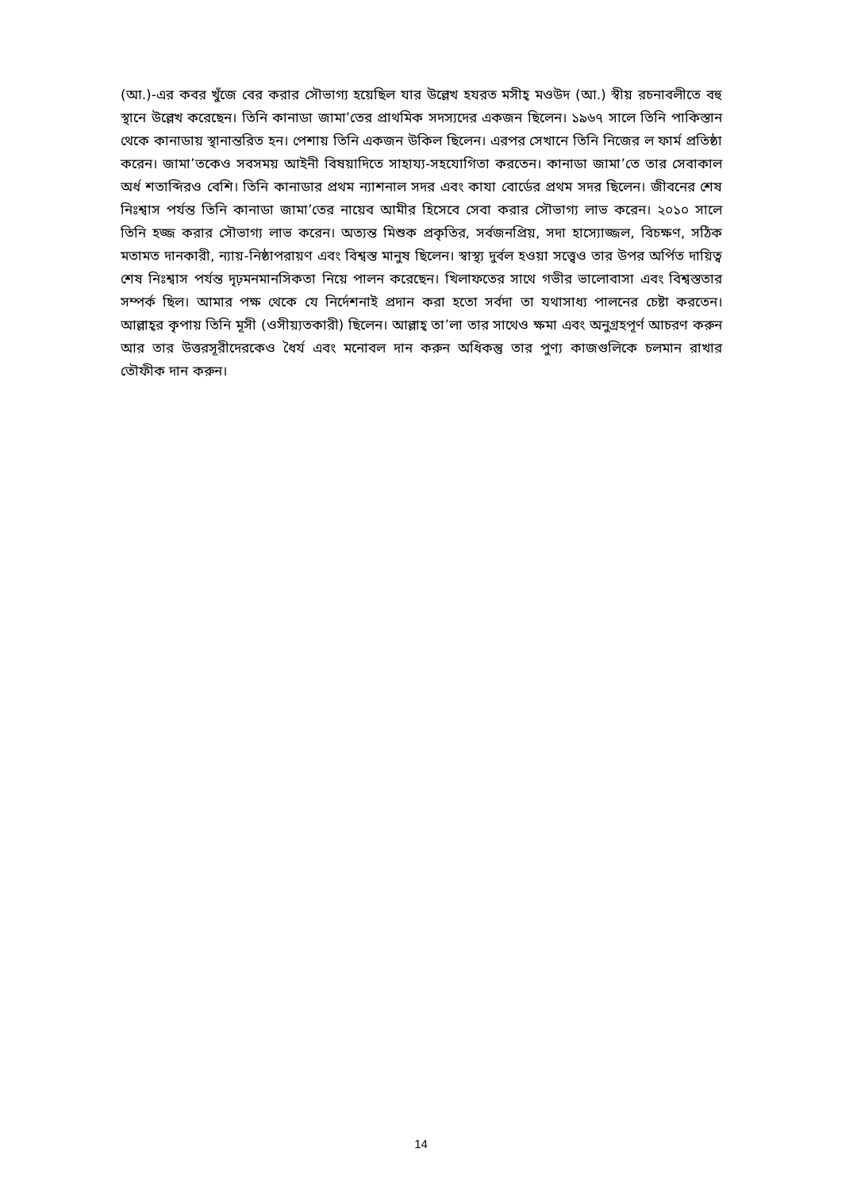(আ.)-এর কবর খুঁজে বের করার সৌভাগ্য হয়েছিল যার উল্লেখ হযরত মসীহ্ মওউদ (আ.) স্বীয় রচনাবলীতে বহু স্থানে উল্লেখ করেছেন। তিনি কানাডা জামা’তের প্রাথমিক সদস্যদের একজন ছিলেন। ১৯৬৭ সালে তিনি পাকিস্তান থেকে কানাডায় স্থানান্তরিত হন। পেশায় তিনি একজন উকিল ছিলেন। এরপর সেখানে তিনি নিজের ল ফার্ম প্রতিষ্ঠা করেন। জামা’তকেও সবসময় আইনী বিষয়াদিতে সাহায্য-সহযোগিতা করতেন। কানাডা জামা’তে তার সেবাকাল অর্ধ শতাব্দিরও বেশি। তিনি কানাডার প্রথম ন্যাশনাল সদর এবং কাযা বোর্ডের প্রথম সদর ছিলেন। জীবনের শেষ নিঃশ্বাস পর্যন্ত তিনি কানাডা জামা’তের নায়েব আমীর হিসেবে সেবা করার সৌভাগ্য লাভ করেন। ২০১০ সালে তিনি হজ্জ করার সৌভাগ্য লাভ করেন। অত্যন্ত মিশুক প্রকৃতির, সর্বজনপ্রিয়, সদা হাস্যোজ্জল, বিচক্ষণ, সঠিক মতামত দানকারী, ন্যায়-নিষ্ঠাপরায়ণ এবং বিশ্বস্ত মানুষ ছিলেন। স্বাস্থ্য দুর্বল হওয়া সত্ত্বেও তার উপর অর্পিত দায়িত্ব শেষ নিঃশ্বাস পর্যন্ত দৃঢ়মনমানসিকতা নিয়ে পালন করেছেন। খিলাফতের সাথে গভীর ভালোবাসা এবং বিশ্বস্ততার সম্পর্ক ছিল। আমার পক্ষ থেকে যে নির্দেশনাই প্রদান করা হতো সর্বদা তা যথাসাধ্য পালনের চেষ্টা করতেন। আল্লাহ্‌র কৃপায় তিনি মূসী (ওসীয়্যতকারী) ছিলেন। আল্লাহ্ তা’লা তার সাথেও ক্ষমা এবং অনুগ্রহপূর্ণ আচরণ করুন আর তার উত্তরসূরীদেরকেও ধৈর্য এবং মনোবল দান করুন অধিকন্তু তার পুণ্য কাজগুলিকে চলমান রাখার তৌফীক দান করুন।
14